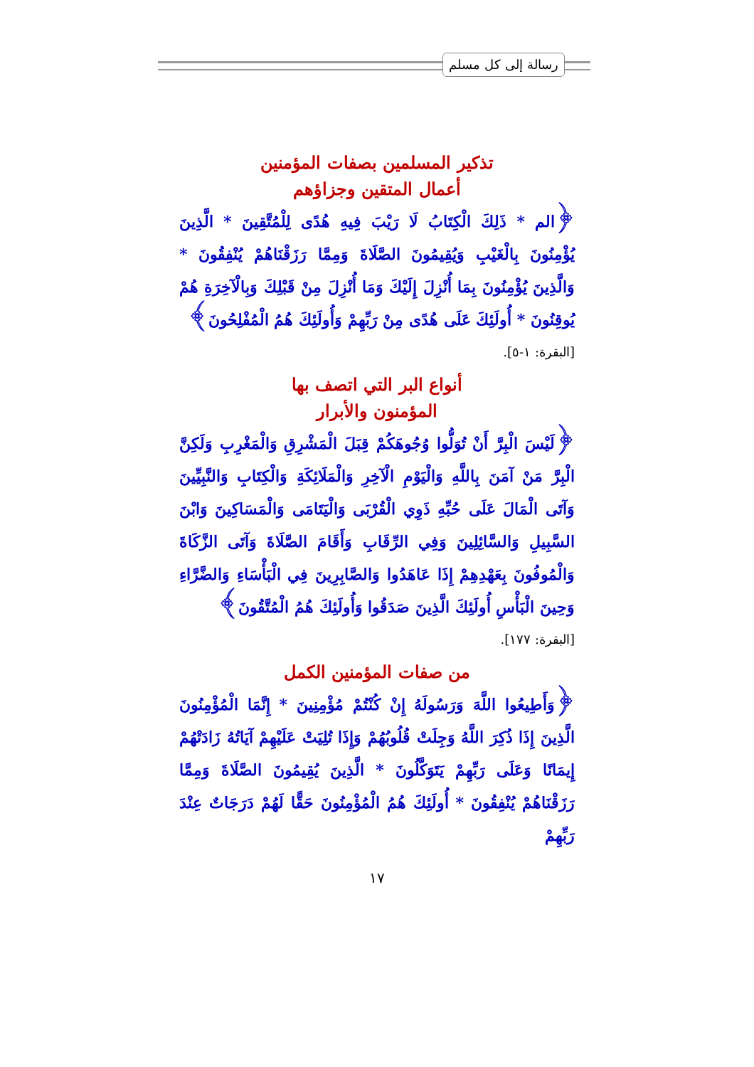رسالة إلى كل مسلم
تذكير المسلمين بصفات المؤمنين
أعمال المتقين وجزاؤهم
﴿الم * ذَلِكَ الْكِتَابُ لَا رَيْبَ فِيهِ هُدًى لِلْمُتَّقِينَ * الَّذِينَ يُؤْمِنُونَ بِالْغَيْبِ وَيُقِيمُونَ الصَّلَاةَ وَمِمَّا رَزَقْنَاهُمْ يُنْفِقُونَ * وَالَّذِينَ يُؤْمِنُونَ بِمَا أُنْزِلَ إِلَيْكَ وَمَا أُنْزِلَ مِنْ قَبْلِكَ وَبِالْآخِرَةِ هُمْ يُوقِنُونَ * أُولَئِكَ عَلَى هُدًى مِنْ رَبِّهِمْ وَأُولَئِكَ هُمُ الْمُفْلِحُونَ﴾
[البقرة: ١-٥].
أنواع البر التي اتصف بها
المؤمنون والأبرار
﴿لَيْسَ الْبِرَّ أَنْ تُوَلُّوا وُجُوهَكُمْ قِبَلَ الْمَشْرِقِ وَالْمَغْرِبِ وَلَكِنَّ الْبِرَّ مَنْ آمَنَ بِاللَّهِ وَالْيَوْمِ الْآخِرِ وَالْمَلَائِكَةِ وَالْكِتَابِ وَالنَّبِيِّينَ وَآتَى الْمَالَ عَلَى حُبِّهِ ذَوِي الْقُرْبَى وَالْيَتَامَى وَالْمَسَاكِينَ وَابْنَ السَّبِيلِ وَالسَّائِلِينَ وَفِي الرِّقَابِ وَأَقَامَ الصَّلَاةَ وَآتَى الزَّكَاةَ وَالْمُوفُونَ بِعَهْدِهِمْ إِذَا عَاهَدُوا وَالصَّابِرِينَ فِي الْبَأْسَاءِ وَالضَّرَّاءِ وَحِينَ الْبَأْسِ أُولَئِكَ الَّذِينَ صَدَقُوا وَأُولَئِكَ هُمُ الْمُتَّقُونَ﴾
[البقرة: ١٧٧].
من صفات المؤمنين الكمل
﴿وَأَطِيعُوا اللَّهَ وَرَسُولَهُ إِنْ كُنْتُمْ مُؤْمِنِينَ * إِنَّمَا الْمُؤْمِنُونَ الَّذِينَ إِذَا ذُكِرَ اللَّهُ وَجِلَتْ قُلُوبُهُمْ وَإِذَا تُلِيَتْ عَلَيْهِمْ آيَاتُهُ زَادَتْهُمْ إِيمَانًا وَعَلَى رَبِّهِمْ يَتَوَكَّلُونَ * الَّذِينَ يُقِيمُونَ الصَّلَاةَ وَمِمَّا رَزَقْنَاهُمْ يُنْفِقُونَ * أُولَئِكَ هُمُ الْمُؤْمِنُونَ حَقًّا لَهُمْ دَرَجَاتٌ عِنْدَ رَبِّهِمْ
١٧